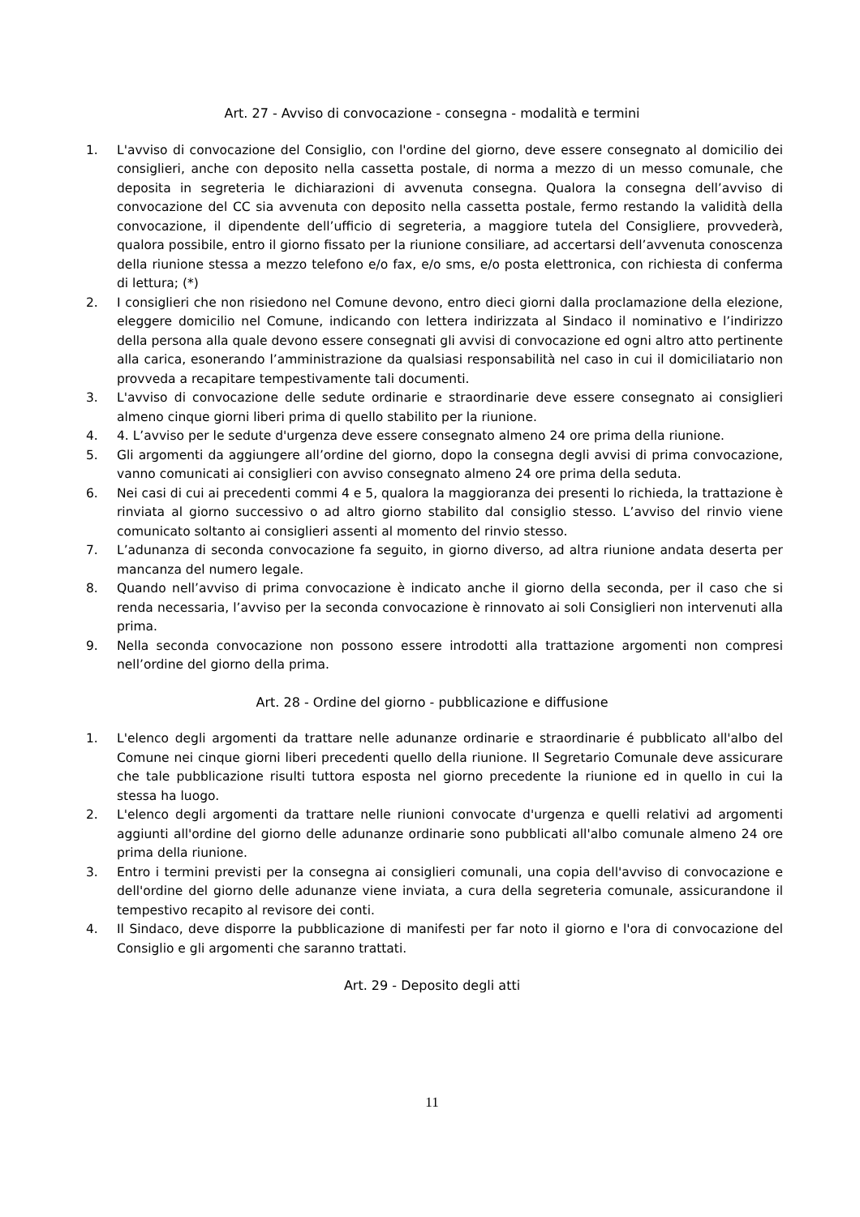Art. 27 - Avviso di convocazione - consegna - modalità e termini
1. L'avviso di convocazione del Consiglio, con l'ordine del giorno, deve essere consegnato al domicilio dei consiglieri, anche con deposito nella cassetta postale, di norma a mezzo di un messo comunale, che deposita in segreteria le dichiarazioni di avvenuta consegna. Qualora la consegna dell’avviso di convocazione del CC sia avvenuta con deposito nella cassetta postale, fermo restando la validità della convocazione, il dipendente dell’ufficio di segreteria, a maggiore tutela del Consigliere, provvederà, qualora possibile, entro il giorno fissato per la riunione consiliare, ad accertarsi dell’avvenuta conoscenza della riunione stessa a mezzo telefono e/o fax, e/o sms, e/o posta elettronica, con richiesta di conferma di lettura; (*)
2. I consiglieri che non risiedono nel Comune devono, entro dieci giorni dalla proclamazione della elezione, eleggere domicilio nel Comune, indicando con lettera indirizzata al Sindaco il nominativo e l’indirizzo della persona alla quale devono essere consegnati gli avvisi di convocazione ed ogni altro atto pertinente alla carica, esonerando l’amministrazione da qualsiasi responsabilità nel caso in cui il domiciliatario non provveda a recapitare tempestivamente tali documenti.
3. L'avviso di convocazione delle sedute ordinarie e straordinarie deve essere consegnato ai consiglieri almeno cinque giorni liberi prima di quello stabilito per la riunione.
4. 4. L’avviso per le sedute d'urgenza deve essere consegnato almeno 24 ore prima della riunione.
5. Gli argomenti da aggiungere all’ordine del giorno, dopo la consegna degli avvisi di prima convocazione, vanno comunicati ai consiglieri con avviso consegnato almeno 24 ore prima della seduta.
6. Nei casi di cui ai precedenti commi 4 e 5, qualora la maggioranza dei presenti lo richieda, la trattazione è rinviata al giorno successivo o ad altro giorno stabilito dal consiglio stesso. L’avviso del rinvio viene comunicato soltanto ai consiglieri assenti al momento del rinvio stesso.
7. L’adunanza di seconda convocazione fa seguito, in giorno diverso, ad altra riunione andata deserta per mancanza del numero legale.
8. Quando nell’avviso di prima convocazione è indicato anche il giorno della seconda, per il caso che si renda necessaria, l’avviso per la seconda convocazione è rinnovato ai soli Consiglieri non intervenuti alla prima.
9. Nella seconda convocazione non possono essere introdotti alla trattazione argomenti non compresi nell’ordine del giorno della prima.
Art. 28 - Ordine del giorno - pubblicazione e diffusione
1. L'elenco degli argomenti da trattare nelle adunanze ordinarie e straordinarie é pubblicato all'albo del Comune nei cinque giorni liberi precedenti quello della riunione. Il Segretario Comunale deve assicurare che tale pubblicazione risulti tuttora esposta nel giorno precedente la riunione ed in quello in cui la stessa ha luogo.
2. L'elenco degli argomenti da trattare nelle riunioni convocate d'urgenza e quelli relativi ad argomenti aggiunti all'ordine del giorno delle adunanze ordinarie sono pubblicati all'albo comunale almeno 24 ore prima della riunione.
3. Entro i termini previsti per la consegna ai consiglieri comunali, una copia dell'avviso di convocazione e dell'ordine del giorno delle adunanze viene inviata, a cura della segreteria comunale, assicurandone il tempestivo recapito al revisore dei conti.
4. Il Sindaco, deve disporre la pubblicazione di manifesti per far noto il giorno e l'ora di convocazione del Consiglio e gli argomenti che saranno trattati.
Art. 29 - Deposito degli atti
11